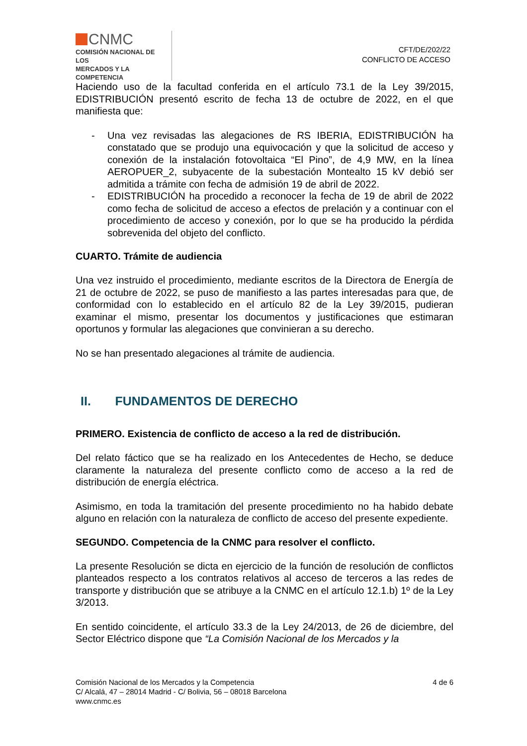CNMC
COMISIÓN NACIONAL DE LOS
MERCADOS Y LA COMPETENCIA
CFT/DE/202/22
CONFLICTO DE ACCESO
Haciendo uso de la facultad conferida en el artículo 73.1 de la Ley 39/2015, EDISTRIBUCIÓN presentó escrito de fecha 13 de octubre de 2022, en el que manifiesta que:
- Una vez revisadas las alegaciones de RS IBERIA, EDISTRIBUCIÓN ha constatado que se produjo una equivocación y que la solicitud de acceso y conexión de la instalación fotovoltaica “El Pino”, de 4,9 MW, en la línea AEROPUER_2, subyacente de la subestación Montealto 15 kV debió ser admitida a trámite con fecha de admisión 19 de abril de 2022.
- EDISTRIBUCIÓN ha procedido a reconocer la fecha de 19 de abril de 2022 como fecha de solicitud de acceso a efectos de prelación y a continuar con el procedimiento de acceso y conexión, por lo que se ha producido la pérdida sobrevenida del objeto del conflicto.
CUARTO. Trámite de audiencia
Una vez instruido el procedimiento, mediante escritos de la Directora de Energía de 21 de octubre de 2022, se puso de manifiesto a las partes interesadas para que, de conformidad con lo establecido en el artículo 82 de la Ley 39/2015, pudieran examinar el mismo, presentar los documentos y justificaciones que estimaran oportunos y formular las alegaciones que convinieran a su derecho.
No se han presentado alegaciones al trámite de audiencia.
II. FUNDAMENTOS DE DERECHO
PRIMERO. Existencia de conflicto de acceso a la red de distribución.
Del relato fáctico que se ha realizado en los Antecedentes de Hecho, se deduce claramente la naturaleza del presente conflicto como de acceso a la red de distribución de energía eléctrica.
Asimismo, en toda la tramitación del presente procedimiento no ha habido debate alguno en relación con la naturaleza de conflicto de acceso del presente expediente.
SEGUNDO. Competencia de la CNMC para resolver el conflicto.
La presente Resolución se dicta en ejercicio de la función de resolución de conflictos planteados respecto a los contratos relativos al acceso de terceros a las redes de transporte y distribución que se atribuye a la CNMC en el artículo 12.1.b) 1º de la Ley 3/2013.
En sentido coincidente, el artículo 33.3 de la Ley 24/2013, de 26 de diciembre, del Sector Eléctrico dispone que “La Comisión Nacional de los Mercados y la
Comisión Nacional de los Mercados y la Competencia
C/ Alcalá, 47 – 28014 Madrid - C/ Bolivia, 56 – 08018 Barcelona
www.cnmc.es
4 de 6